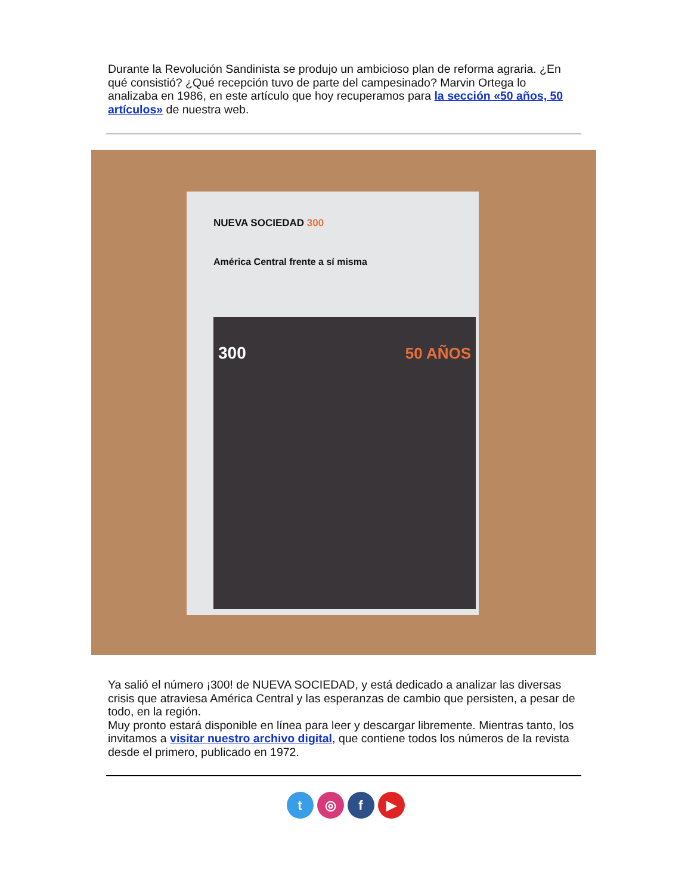Durante la Revolución Sandinista se produjo un ambicioso plan de reforma agraria. ¿En qué consistió? ¿Qué recepción tuvo de parte del campesinado? Marvin Ortega lo analizaba en 1986, en este artículo que hoy recuperamos para la sección «50 años, 50 artículos» de nuestra web.
NUEVA SOCIEDAD 300
América Central frente a sí misma
300 50 AÑOS
Ya salió el número ¡300! de NUEVA SOCIEDAD, y está dedicado a analizar las diversas crisis que atraviesa América Central y las esperanzas de cambio que persisten, a pesar de todo, en la región.
Muy pronto estará disponible en línea para leer y descargar libremente. Mientras tanto, los invitamos a visitar nuestro archivo digital, que contiene todos los números de la revista desde el primero, publicado en 1972.
t ◎ f ▶